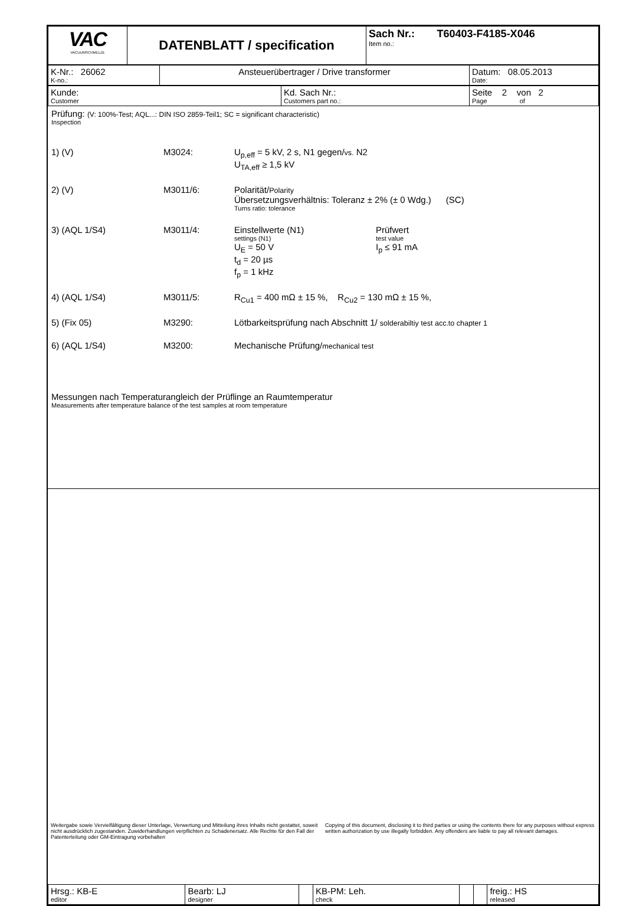| VAC VACUUMSCHMELZE | DATENBLATT / specification | Sach Nr.: T60403-F4185-X046 Item no.: |
| K-Nr.: 26062 K-no.: | Ansteuerübertrager / Drive transformer | Datum: 08.05.2013 Date: |
| Kunde: Customer | Kd. Sach Nr.: Customers part no.: | Seite 2 von 2 Page of |
Prüfung: (V: 100%-Test; AQL...: DIN ISO 2859-Teil1; SC = significant characteristic)
Inspection
1) (V) M3024: U<sub>p,eff</sub> = 5 kV, 2 s, N1 gegen/vs. N2
U<sub>TA,eff</sub> ≥ 1,5 kV
2) (V) M3011/6: Polarität/Polarity
Übersetzungsverhältnis: Toleranz ± 2% (± 0 Wdg.) (SC)
Turns ratio: tolerance
3) (AQL 1/S4) M3011/4: Einstellwerte (N1)
settings (N1)
U<sub>E</sub> = 50 V
t<sub>d</sub> = 20 µs
f<sub>p</sub> = 1 kHz
Prüfwert
test value
I<sub>p</sub> ≤ 91 mA
4) (AQL 1/S4) M3011/5: R<sub>Cu1</sub> = 400 mΩ ± 15 %, R<sub>Cu2</sub> = 130 mΩ ± 15 %,
5) (Fix 05) M3290: Lötbarkeitsprüfung nach Abschnitt 1/ solderabiltiy test acc.to chapter 1
6) (AQL 1/S4) M3200: Mechanische Prüfung/mechanical test
Messungen nach Temperaturangleich der Prüflinge an Raumtemperatur
Measurements after temperature balance of the test samples at room temperature
| Hrsg.: KB-E editor | Bearb: LJ designer | | KB-PM: Leh. check | | | freig.: HS released |
Weitergabe sowie Vervielfältigung dieser Unterlage, Verwertung und Mitteilung ihres Inhalts nicht gestattet, soweit nicht ausdrücklich zugestanden. Zuwiderhandlungen verpflichten zu Schadenersatz. Alle Rechte für den Fall der Patenterteilung oder GM-Eintragung vorbehalten
Copying of this document, disclosing it to third parties or using the contents there for any purposes without express written authorization by use illegally forbidden. Any offenders are liable to pay all relevant damages.